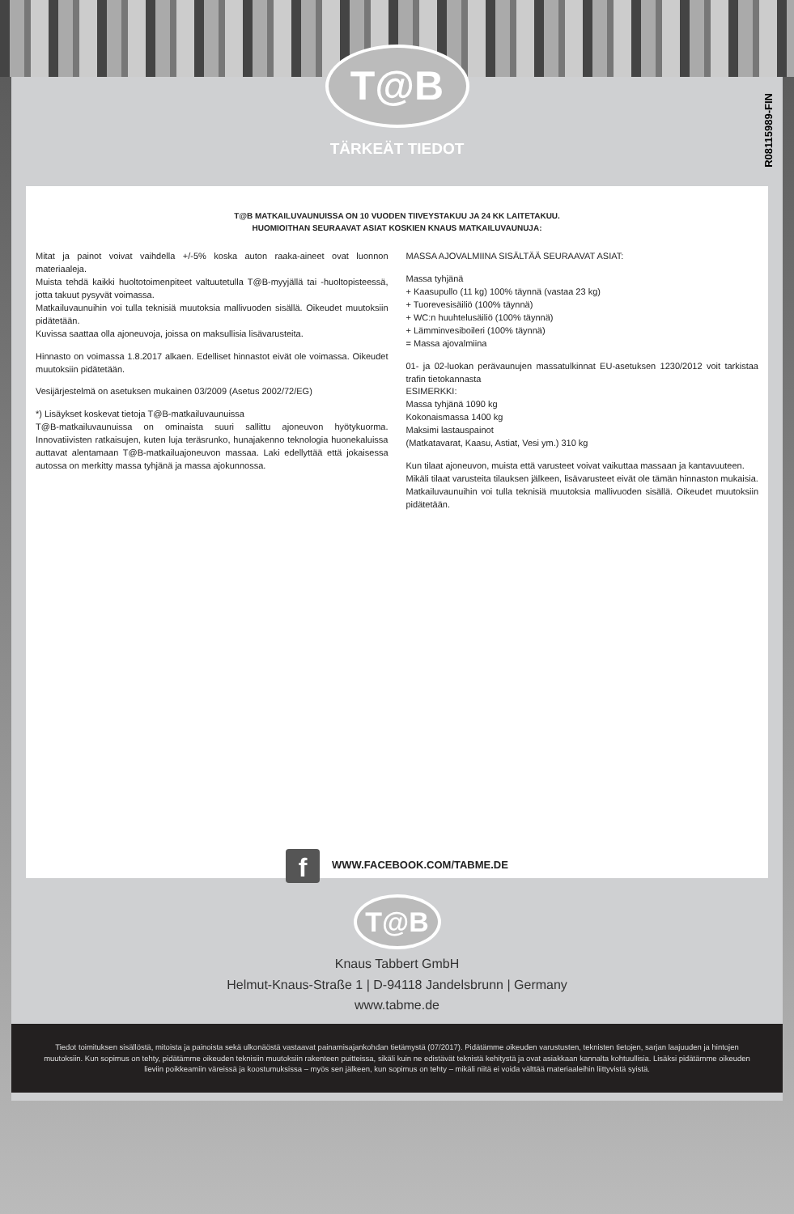T@B
TÄRKEÄT TIEDOT
R08115989-FIN
T@B MATKAILUVAUNUISSA ON 10 VUODEN TIIVEYSTAKUU JA 24 KK LAITETAKUU.
HUOMIOITHAN SEURAAVAT ASIAT KOSKIEN KNAUS MATKAILUVAUNUJA:
Mitat ja painot voivat vaihdella +/-5% koska auton raaka-aineet ovat luonnon materiaaleja.
Muista tehdä kaikki huoltotoimenpiteet valtuutetulla T@B-myyjällä tai -huoltopisteessä, jotta takuut pysyvät voimassa.
Matkailuvaunuihin voi tulla teknisiä muutoksia mallivuoden sisällä. Oikeudet muutoksiin pidätetään.
Kuvissa saattaa olla ajoneuvoja, joissa on maksullisia lisävarusteita.
Hinnasto on voimassa 1.8.2017 alkaen. Edelliset hinnastot eivät ole voimassa. Oikeudet muutoksiin pidätetään.
Vesijärjestelmä on asetuksen mukainen 03/2009 (Asetus 2002/72/EG)
*) Lisäykset koskevat tietoja T@B-matkailuvaunuissa
T@B-matkailuvaunuissa on ominaista suuri sallittu ajoneuvon hyötykuorma. Innovatiivisten ratkaisujen, kuten luja teräsrunko, hunajakenno teknologia huonekaluissa auttavat alentamaan T@B-matkailuajoneuvon massaa. Laki edellyttää että jokaisessa autossa on merkitty massa tyhjänä ja massa ajokunnossa.
MASSA AJOVALMIINA SISÄLTÄÄ SEURAAVAT ASIAT:
Massa tyhjänä
+ Kaasupullo (11 kg) 100% täynnä (vastaa 23 kg)
+ Tuorevesisäiliö (100% täynnä)
+ WC:n huuhtelusäiliö (100% täynnä)
+ Lämminvesiboileri (100% täynnä)
= Massa ajovalmiina
01- ja 02-luokan perävaunujen massatulkinnat EU-asetuksen 1230/2012 voit tarkistaa trafin tietokannasta
ESIMERKKI:
Massa tyhjänä 1090 kg
Kokonaismassa 1400 kg
Maksimi lastauspainot
(Matkatavarat, Kaasu, Astiat, Vesi ym.) 310 kg
Kun tilaat ajoneuvon, muista että varusteet voivat vaikuttaa massaan ja kantavuuteen.
Mikäli tilaat varusteita tilauksen jälkeen, lisävarusteet eivät ole tämän hinnaston mukaisia.
Matkailuvaunuihin voi tulla teknisiä muutoksia mallivuoden sisällä. Oikeudet muutoksiin pidätetään.
f WWW.FACEBOOK.COM/TABME.DE
T@B
Knaus Tabbert GmbH
Helmut-Knaus-Straße 1 | D-94118 Jandelsbrunn | Germany
www.tabme.de
Tiedot toimituksen sisällöstä, mitoista ja painoista sekä ulkonäöstä vastaavat painamisajankohdan tietämystä (07/2017). Pidätämme oikeuden varustusten, teknisten tietojen, sarjan laajuuden ja hintojen muutoksiin. Kun sopimus on tehty, pidätämme oikeuden teknisiin muutoksiin rakenteen puitteissa, sikäli kuin ne edistävät teknistä kehitystä ja ovat asiakkaan kannalta kohtuullisia. Lisäksi pidätämme oikeuden lieviin poikkeamiin väreissä ja koostumuksissa – myös sen jälkeen, kun sopimus on tehty – mikäli niitä ei voida välttää materiaaleihin liittyvistä syistä.